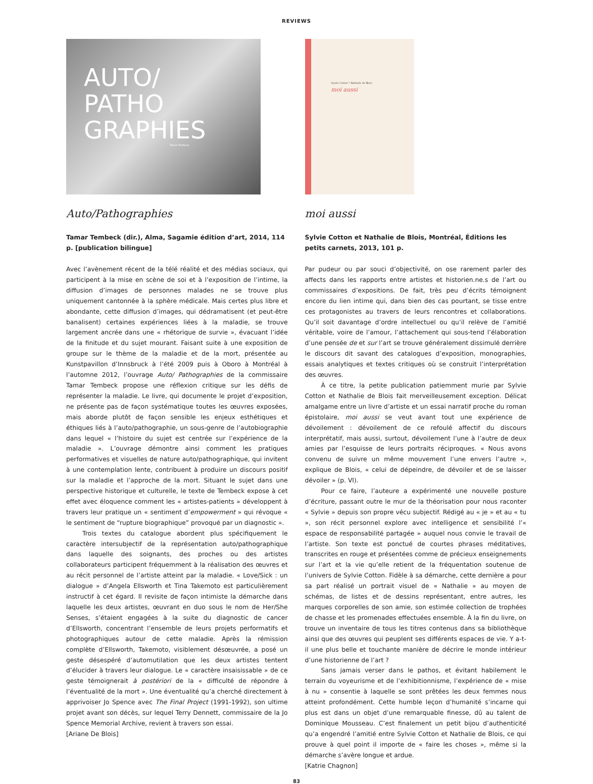REVIEWS
AUTO/
PATHO
GRAPHIES
Tamar Tembeck
Auto/Pathographies
Tamar Tembeck (dir.), Alma, Sagamie édition d’art, 2014, 114 p. [publication bilingue]
Avec l’avènement récent de la télé réalité et des médias sociaux, qui participent à la mise en scène de soi et à l’exposition de l’intime, la diffusion d’images de personnes malades ne se trouve plus uniquement cantonnée à la sphère médicale. Mais certes plus libre et abondante, cette diffusion d’images, qui dédramatisent (et peut-être banalisent) certaines expériences liées à la maladie, se trouve largement ancrée dans une « rhétorique de survie », évacuant l’idée de la finitude et du sujet mourant. Faisant suite à une exposition de groupe sur le thème de la maladie et de la mort, présentée au Kunstpavillon d’Innsbruck à l’été 2009 puis à Oboro à Montréal à l’automne 2012, l’ouvrage Auto/ Pathographies de la commissaire Tamar Tembeck propose une réflexion critique sur les défis de représenter la maladie. Le livre, qui documente le projet d’exposition, ne présente pas de façon systématique toutes les œuvres exposées, mais aborde plutôt de façon sensible les enjeux esthétiques et éthiques liés à l’auto/pathographie, un sous-genre de l’autobiographie dans lequel « l’histoire du sujet est centrée sur l’expérience de la maladie ». L’ouvrage démontre ainsi comment les pratiques performatives et visuelles de nature auto/pathographique, qui invitent à une contemplation lente, contribuent à produire un discours positif sur la maladie et l’approche de la mort. Situant le sujet dans une perspective historique et culturelle, le texte de Tembeck expose à cet effet avec éloquence comment les « artistes-patients » développent à travers leur pratique un « sentiment d’empowerment » qui révoque « le sentiment de “rupture biographique” provoqué par un diagnostic ».
Trois textes du catalogue abordent plus spécifiquement le caractère intersubjectif de la représentation auto/pathographique dans laquelle des soignants, des proches ou des artistes collaborateurs participent fréquemment à la réalisation des œuvres et au récit personnel de l’artiste atteint par la maladie. « Love/Sick : un dialogue » d’Angela Ellsworth et Tina Takemoto est particulièrement instructif à cet égard. Il revisite de façon intimiste la démarche dans laquelle les deux artistes, œuvrant en duo sous le nom de Her/She Senses, s’étaient engagées à la suite du diagnostic de cancer d’Ellsworth, concentrant l’ensemble de leurs projets performatifs et photographiques autour de cette maladie. Après la rémission complète d’Ellsworth, Takemoto, visiblement désœuvrée, a posé un geste désespéré d’automutilation que les deux artistes tentent d’élucider à travers leur dialogue. Le « caractère insaisissable » de ce geste témoignerait à postériori de la « difficulté de répondre à l’éventualité de la mort ». Une éventualité qu’a cherché directement à apprivoiser Jo Spence avec The Final Project (1991-1992), son ultime projet avant son décès, sur lequel Terry Dennett, commissaire de la Jo Spence Memorial Archive, revient à travers son essai.
[Ariane De Blois]
Sylvie Cotton * Nathalie de Blois
moi aussi
moi aussi
Sylvie Cotton et Nathalie de Blois, Montréal, Éditions les petits carnets, 2013, 101 p.
Par pudeur ou par souci d’objectivité, on ose rarement parler des affects dans les rapports entre artistes et historien.ne.s de l’art ou commissaires d’expositions. De fait, très peu d’écrits témoignent encore du lien intime qui, dans bien des cas pourtant, se tisse entre ces protagonistes au travers de leurs rencontres et collaborations. Qu’il soit davantage d’ordre intellectuel ou qu’il relève de l’amitié véritable, voire de l’amour, l’attachement qui sous-tend l’élaboration d’une pensée de et sur l’art se trouve généralement dissimulé derrière le discours dit savant des catalogues d’exposition, monographies, essais analytiques et textes critiques où se construit l’interprétation des œuvres.
À ce titre, la petite publication patiemment murie par Sylvie Cotton et Nathalie de Blois fait merveilleusement exception. Délicat amalgame entre un livre d’artiste et un essai narratif proche du roman épistolaire, moi aussi se veut avant tout une expérience de dévoilement : dévoilement de ce refoulé affectif du discours interprétatif, mais aussi, surtout, dévoilement l’une à l’autre de deux amies par l’esquisse de leurs portraits réciproques. « Nous avons convenu de suivre un même mouvement l’une envers l’autre », explique de Blois, « celui de dépeindre, de dévoiler et de se laisser dévoiler » (p. VI).
Pour ce faire, l’auteure a expérimenté une nouvelle posture d’écriture, passant outre le mur de la théorisation pour nous raconter « Sylvie » depuis son propre vécu subjectif. Rédigé au « je » et au « tu », son récit personnel explore avec intelligence et sensibilité l’« espace de responsabilité partagée » auquel nous convie le travail de l’artiste. Son texte est ponctué de courtes phrases méditatives, transcrites en rouge et présentées comme de précieux enseignements sur l’art et la vie qu’elle retient de la fréquentation soutenue de l’univers de Sylvie Cotton. Fidèle à sa démarche, cette dernière a pour sa part réalisé un portrait visuel de « Nathalie » au moyen de schémas, de listes et de dessins représentant, entre autres, les marques corporelles de son amie, son estimée collection de trophées de chasse et les promenades effectuées ensemble. À la fin du livre, on trouve un inventaire de tous les titres contenus dans sa bibliothèque ainsi que des œuvres qui peuplent ses différents espaces de vie. Y a-t-il une plus belle et touchante manière de décrire le monde intérieur d’une historienne de l’art ?
Sans jamais verser dans le pathos, et évitant habilement le terrain du voyeurisme et de l’exhibitionnisme, l’expérience de « mise à nu » consentie à laquelle se sont prêtées les deux femmes nous atteint profondément. Cette humble leçon d’humanité s’incarne qui plus est dans un objet d’une remarquable finesse, dû au talent de Dominique Mousseau. C’est finalement un petit bijou d’authenticité qu’a engendré l’amitié entre Sylvie Cotton et Nathalie de Blois, ce qui prouve à quel point il importe de « faire les choses », même si la démarche s’avère longue et ardue.
[Katrie Chagnon]
83